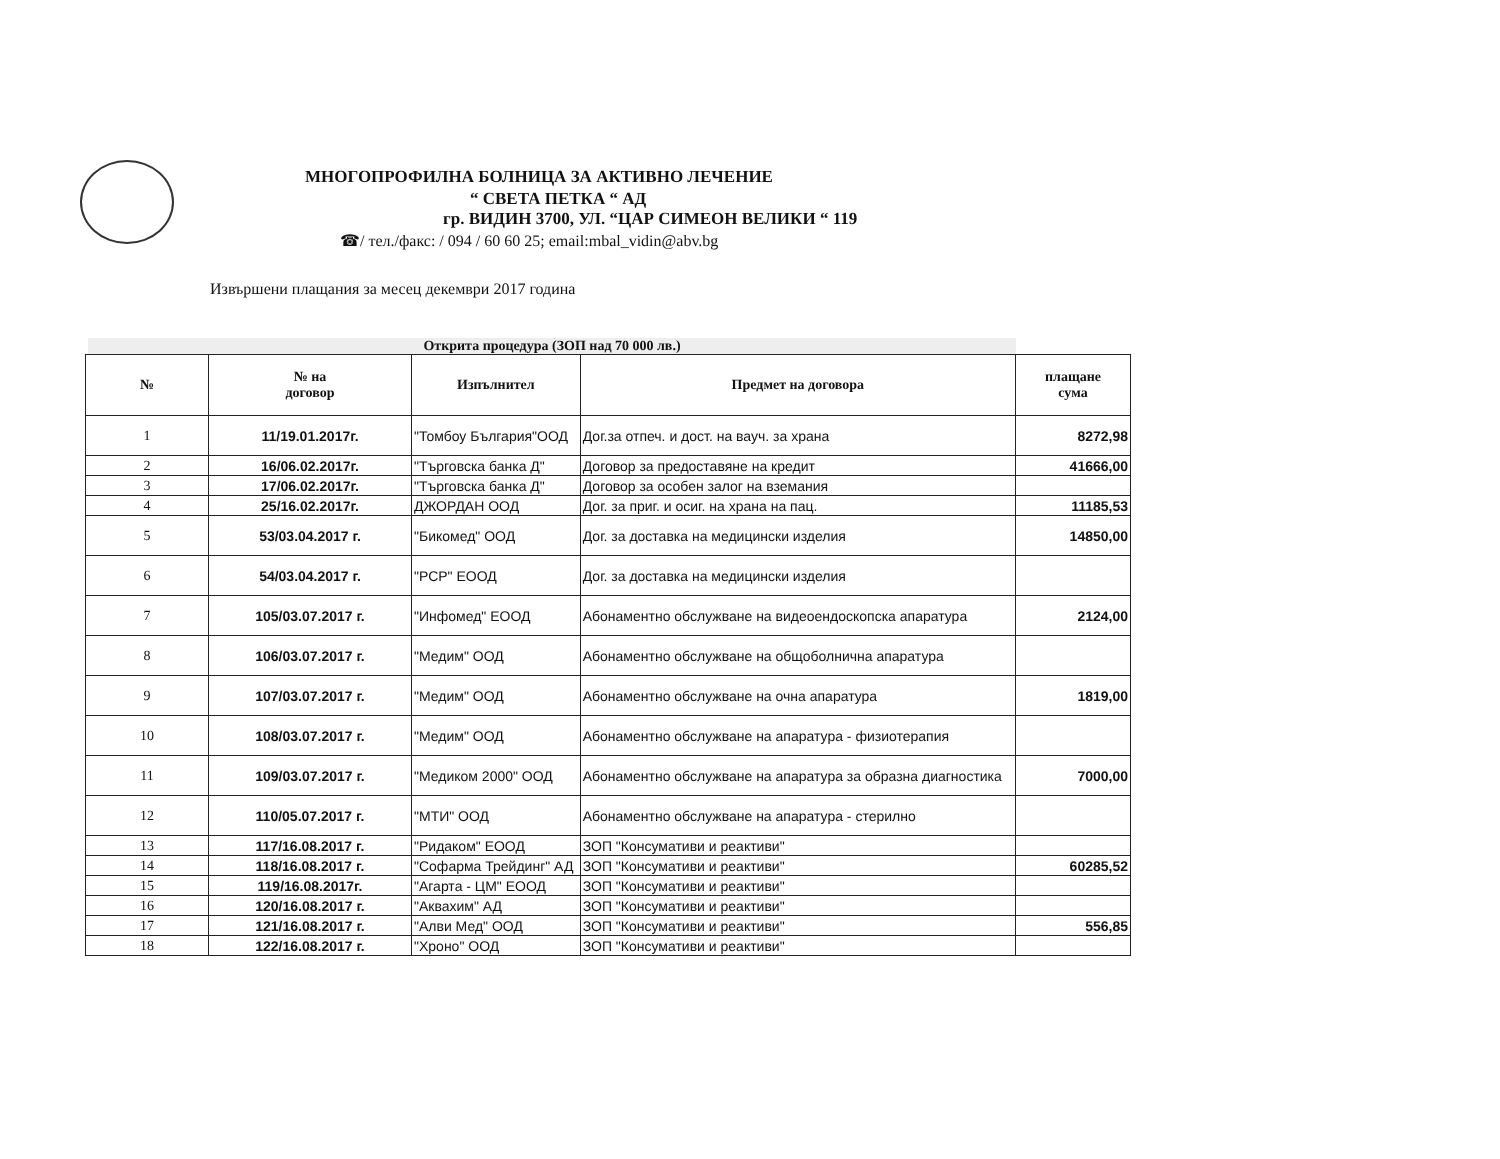МНОГОПРОФИЛНА БОЛНИЦА ЗА АКТИВНО ЛЕЧЕНИЕ
“ СВЕТА ПЕТКА “ АД
гр. ВИДИН 3700, УЛ. “ЦАР СИМЕОН ВЕЛИКИ “ 119
☎/ тел./факс: / 094 / 60 60 25; email:mbal_vidin@abv.bg
Извършени плащания за месец декември 2017 година
Открита процедура (ЗОП над 70 000 лв.)
| № | № на договор | Изпълнител | Предмет на договора | плащане сума |
| --- | --- | --- | --- | --- |
| 1 | 11/19.01.2017г. | "Томбоу България"ООД | Дог.за отпеч. и дост. на вауч. за храна | 8272,98 |
| 2 | 16/06.02.2017г. | "Търговска банка Д" | Договор за предоставяне на кредит | 41666,00 |
| 3 | 17/06.02.2017г. | "Търговска банка Д" | Договор за особен залог на вземания | |
| 4 | 25/16.02.2017г. | ДЖОРДАН ООД | Дог. за приг. и осиг. на храна на пац. | 11185,53 |
| 5 | 53/03.04.2017 г. | "Бикомед" ООД | Дог. за доставка на медицински изделия | 14850,00 |
| 6 | 54/03.04.2017 г. | "РСР" ЕООД | Дог. за доставка на медицински изделия | |
| 7 | 105/03.07.2017 г. | "Инфомед" ЕООД | Абонаментно обслужване на видеоендоскопска апаратура | 2124,00 |
| 8 | 106/03.07.2017 г. | "Медим" ООД | Абонаментно обслужване на общоболнична апаратура | |
| 9 | 107/03.07.2017 г. | "Медим" ООД | Абонаментно обслужване на очна апаратура | 1819,00 |
| 10 | 108/03.07.2017 г. | "Медим" ООД | Абонаментно обслужване на апаратура - физиотерапия | |
| 11 | 109/03.07.2017 г. | "Медиком 2000" ООД | Абонаментно обслужване на апаратура за образна диагностика | 7000,00 |
| 12 | 110/05.07.2017 г. | "МТИ" ООД | Абонаментно обслужване на апаратура - стерилно | |
| 13 | 117/16.08.2017 г. | "Ридаком" ЕООД | ЗОП "Консумативи и реактиви" | |
| 14 | 118/16.08.2017 г. | "Софарма Трейдинг" АД | ЗОП "Консумативи и реактиви" | 60285,52 |
| 15 | 119/16.08.2017г. | "Агарта - ЦМ" ЕООД | ЗОП "Консумативи и реактиви" | |
| 16 | 120/16.08.2017 г. | "Аквахим" АД | ЗОП "Консумативи и реактиви" | |
| 17 | 121/16.08.2017 г. | "Алви Мед" ООД | ЗОП "Консумативи и реактиви" | 556,85 |
| 18 | 122/16.08.2017 г. | "Хроно" ООД | ЗОП "Консумативи и реактиви" | |